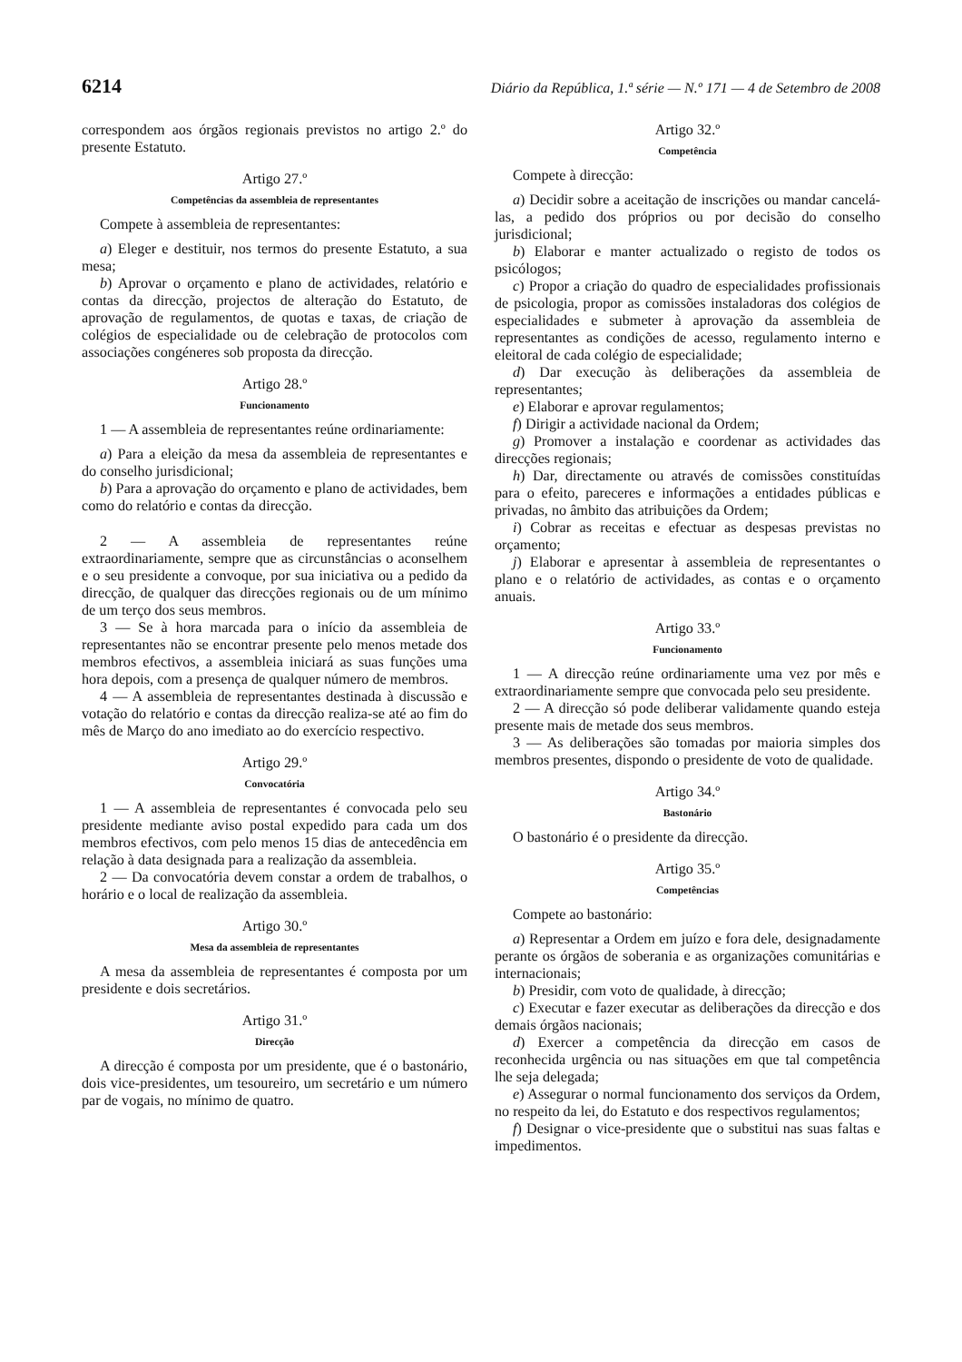6214 Diário da República, 1.ª série — N.º 171 — 4 de Setembro de 2008
correspondem aos órgãos regionais previstos no artigo 2.º do presente Estatuto.
Artigo 27.º
Competências da assembleia de representantes
Compete à assembleia de representantes:
a) Eleger e destituir, nos termos do presente Estatuto, a sua mesa;
b) Aprovar o orçamento e plano de actividades, relatório e contas da direcção, projectos de alteração do Estatuto, de aprovação de regulamentos, de quotas e taxas, de criação de colégios de especialidade ou de celebração de protocolos com associações congéneres sob proposta da direcção.
Artigo 28.º
Funcionamento
1 — A assembleia de representantes reúne ordinariamente:
a) Para a eleição da mesa da assembleia de representantes e do conselho jurisdicional;
b) Para a aprovação do orçamento e plano de actividades, bem como do relatório e contas da direcção.
2 — A assembleia de representantes reúne extraordinariamente, sempre que as circunstâncias o aconselhem e o seu presidente a convoque, por sua iniciativa ou a pedido da direcção, de qualquer das direcções regionais ou de um mínimo de um terço dos seus membros.
3 — Se à hora marcada para o início da assembleia de representantes não se encontrar presente pelo menos metade dos membros efectivos, a assembleia iniciará as suas funções uma hora depois, com a presença de qualquer número de membros.
4 — A assembleia de representantes destinada à discussão e votação do relatório e contas da direcção realiza-se até ao fim do mês de Março do ano imediato ao do exercício respectivo.
Artigo 29.º
Convocatória
1 — A assembleia de representantes é convocada pelo seu presidente mediante aviso postal expedido para cada um dos membros efectivos, com pelo menos 15 dias de antecedência em relação à data designada para a realização da assembleia.
2 — Da convocatória devem constar a ordem de trabalhos, o horário e o local de realização da assembleia.
Artigo 30.º
Mesa da assembleia de representantes
A mesa da assembleia de representantes é composta por um presidente e dois secretários.
Artigo 31.º
Direcção
A direcção é composta por um presidente, que é o bastonário, dois vice-presidentes, um tesoureiro, um secretário e um número par de vogais, no mínimo de quatro.
Artigo 32.º
Competência
Compete à direcção:
a) Decidir sobre a aceitação de inscrições ou mandar cancelá-las, a pedido dos próprios ou por decisão do conselho jurisdicional;
b) Elaborar e manter actualizado o registo de todos os psicólogos;
c) Propor a criação do quadro de especialidades profissionais de psicologia, propor as comissões instaladoras dos colégios de especialidades e submeter à aprovação da assembleia de representantes as condições de acesso, regulamento interno e eleitoral de cada colégio de especialidade;
d) Dar execução às deliberações da assembleia de representantes;
e) Elaborar e aprovar regulamentos;
f) Dirigir a actividade nacional da Ordem;
g) Promover a instalação e coordenar as actividades das direcções regionais;
h) Dar, directamente ou através de comissões constituídas para o efeito, pareceres e informações a entidades públicas e privadas, no âmbito das atribuições da Ordem;
i) Cobrar as receitas e efectuar as despesas previstas no orçamento;
j) Elaborar e apresentar à assembleia de representantes o plano e o relatório de actividades, as contas e o orçamento anuais.
Artigo 33.º
Funcionamento
1 — A direcção reúne ordinariamente uma vez por mês e extraordinariamente sempre que convocada pelo seu presidente.
2 — A direcção só pode deliberar validamente quando esteja presente mais de metade dos seus membros.
3 — As deliberações são tomadas por maioria simples dos membros presentes, dispondo o presidente de voto de qualidade.
Artigo 34.º
Bastonário
O bastonário é o presidente da direcção.
Artigo 35.º
Competências
Compete ao bastonário:
a) Representar a Ordem em juízo e fora dele, designadamente perante os órgãos de soberania e as organizações comunitárias e internacionais;
b) Presidir, com voto de qualidade, à direcção;
c) Executar e fazer executar as deliberações da direcção e dos demais órgãos nacionais;
d) Exercer a competência da direcção em casos de reconhecida urgência ou nas situações em que tal competência lhe seja delegada;
e) Assegurar o normal funcionamento dos serviços da Ordem, no respeito da lei, do Estatuto e dos respectivos regulamentos;
f) Designar o vice-presidente que o substitui nas suas faltas e impedimentos.